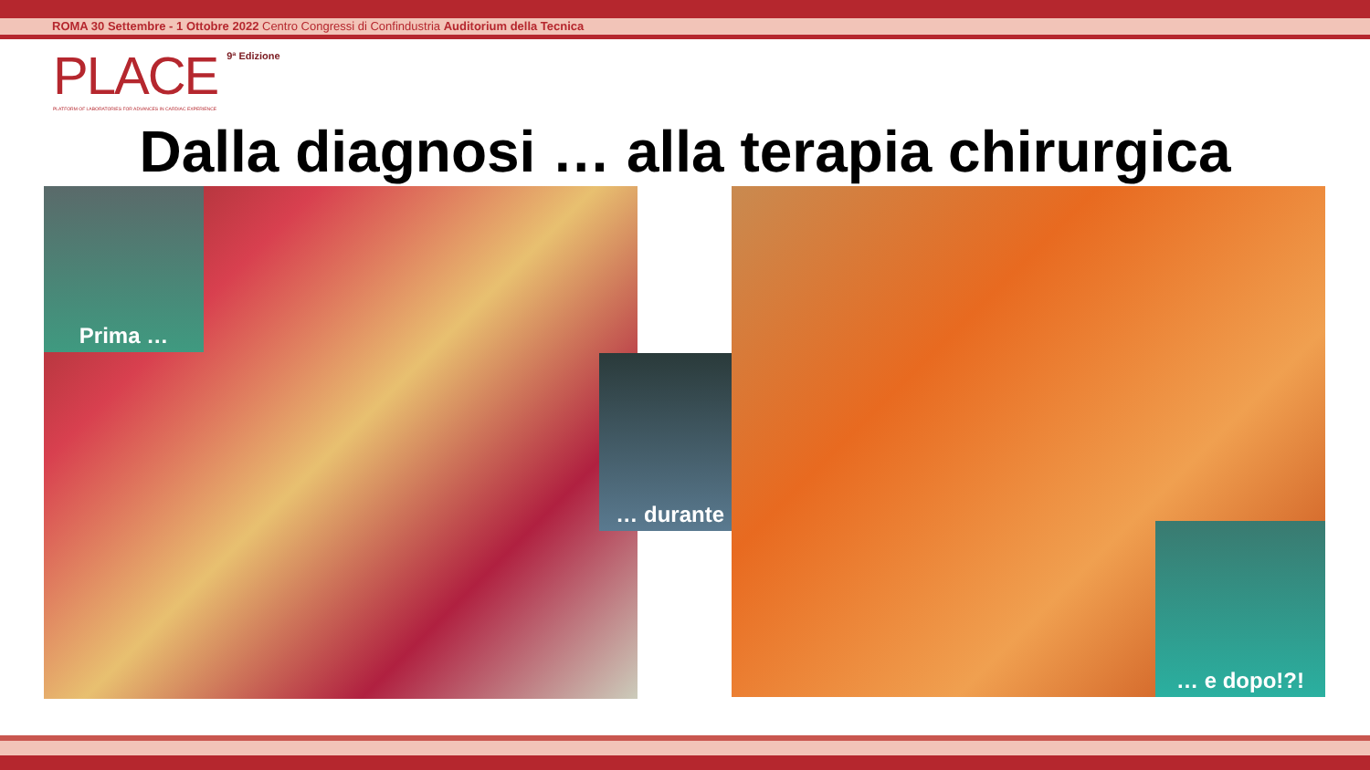ROMA 30 Settembre - 1 Ottobre 2022 Centro Congressi di Confindustria Auditorium della Tecnica
PLACE
PLATFORM OF LABORATORIES FOR ADVANCES IN CARDIAC EXPERIENCE
9ª Edizione
Dalla diagnosi … alla terapia chirurgica
Prima …
… durante …
… e dopo!?!